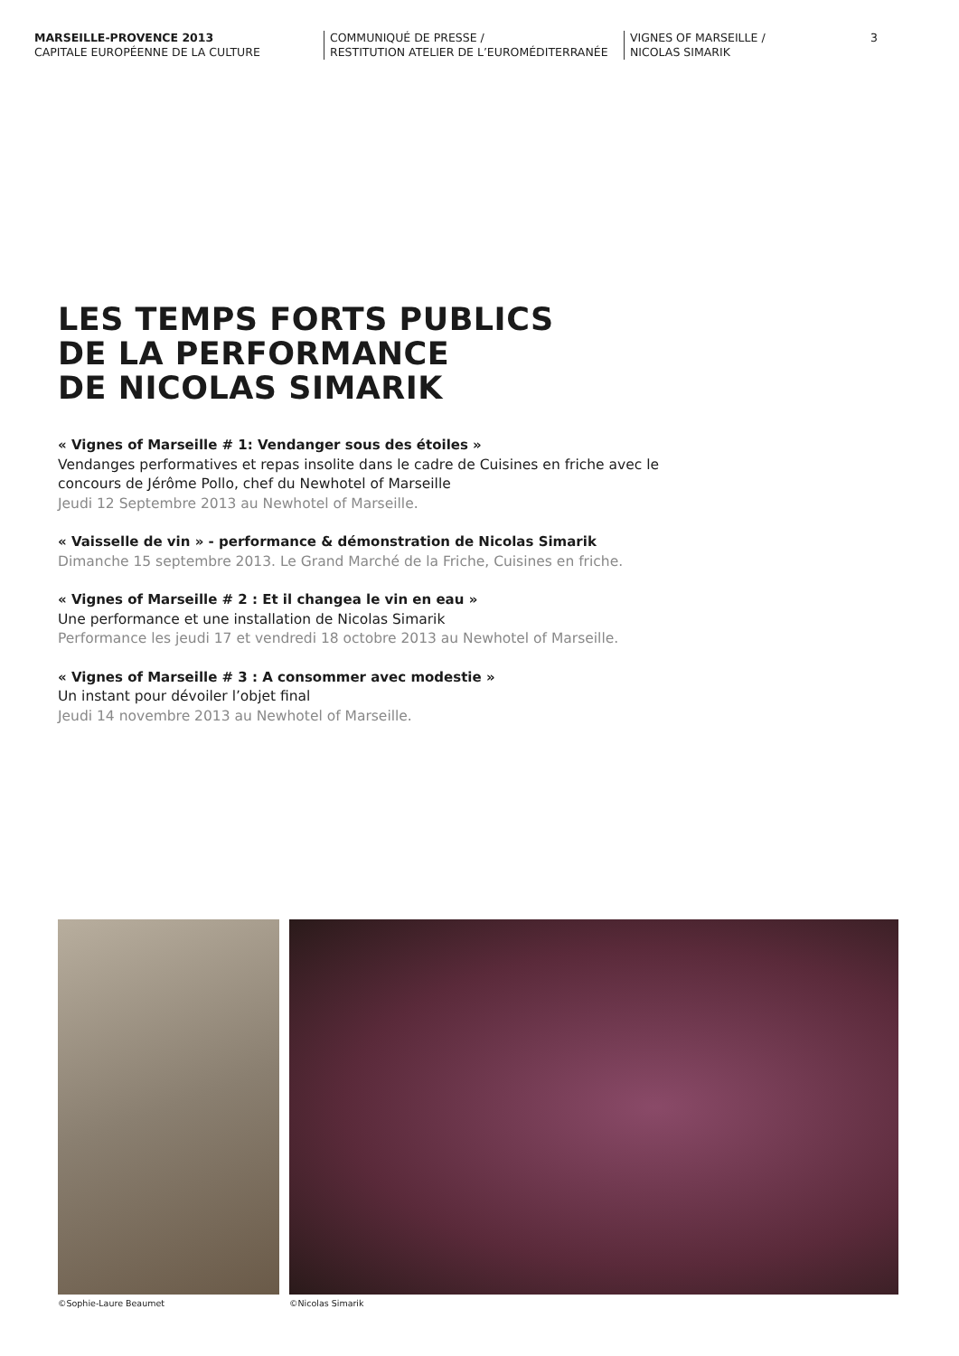MARSEILLE-PROVENCE 2013
CAPITALE EUROPÉENNE DE LA CULTURE
COMMUNIQUÉ DE PRESSE /
RESTITUTION ATELIER DE L’EUROMÉDITERRANÉE
VIGNES OF MARSEILLE /
NICOLAS SIMARIK
3
LES TEMPS FORTS PUBLICS
DE LA PERFORMANCE
DE NICOLAS SIMARIK
« Vignes of Marseille # 1: Vendanger sous des étoiles »
Vendanges performatives et repas insolite dans le cadre de Cuisines en friche avec le
concours de Jérôme Pollo, chef du Newhotel of Marseille
Jeudi 12 Septembre 2013 au Newhotel of Marseille.
« Vaisselle de vin » - performance & démonstration de Nicolas Simarik
Dimanche 15 septembre 2013. Le Grand Marché de la Friche, Cuisines en friche.
« Vignes of Marseille # 2 : Et il changea le vin en eau »
Une performance et une installation de Nicolas Simarik
Performance les jeudi 17 et vendredi 18 octobre 2013 au Newhotel of Marseille.
« Vignes of Marseille # 3 : A consommer avec modestie »
Un instant pour dévoiler l’objet final
Jeudi 14 novembre 2013 au Newhotel of Marseille.
©Sophie-Laure Beaumet ©Nicolas Simarik